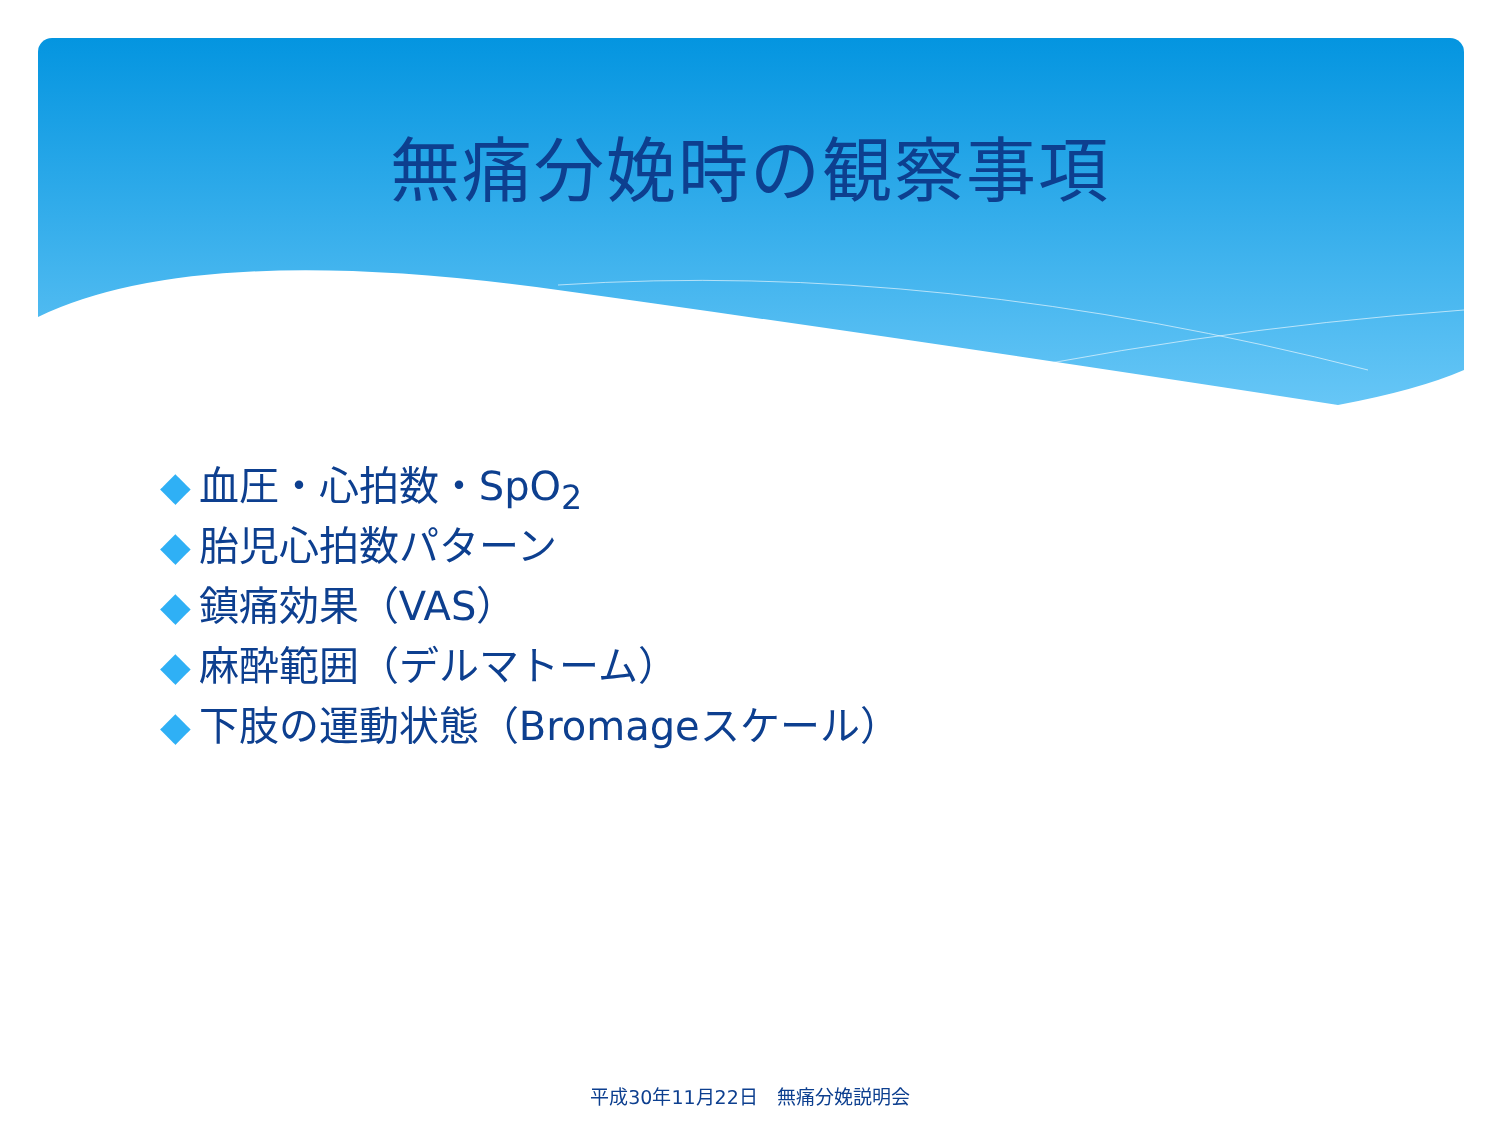無痛分娩時の観察事項
◆ 血圧・心拍数・SpO<sub>2</sub>
◆ 胎児心拍数パターン
◆ 鎮痛効果（VAS）
◆ 麻酔範囲（デルマトーム）
◆ 下肢の運動状態（Bromageスケール）
平成30年11月22日　無痛分娩説明会